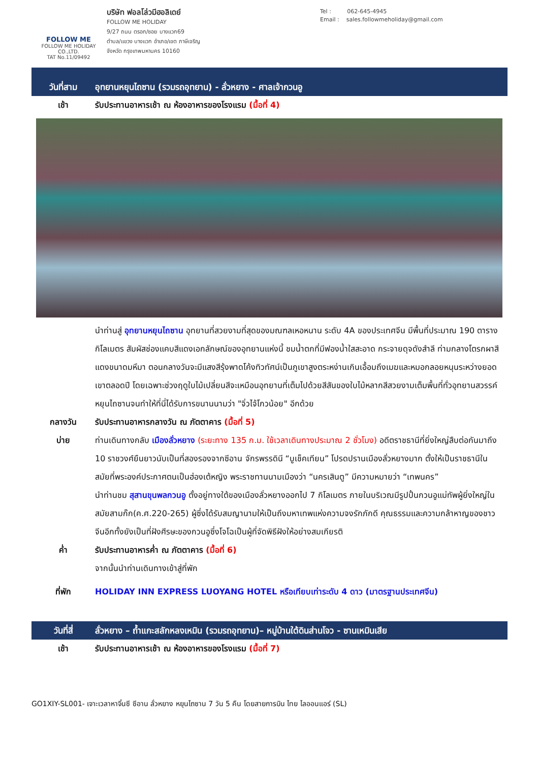FOLLOW ME
FOLLOW ME HOLIDAY CO.,LTD.
TAT No.11/09492
บริษัท ฟอลโล่วมีฮอลิเดย์
FOLLOW ME HOLIDAY
9/27 ถนน ตรอก/ซอย บางแวก69
ตำบล/แขวง บางแวก อำเภอ/เขต ภาษีเจริญ
จังหวัด กรุงเทพมหานคร 10160
Tel : 062-645-4945
Email : sales.followmeholiday@gmail.com
วันที่สาม
อุทยานหยุนไถซาน (รวมรถอุทยาน) - ลั่วหยาง - ศาลเจ้ากวนอู
เช้า รับประทานอาหารเช้า ณ ห้องอาหารของโรงแรม (มื้อที่ 4)
นำท่านสู่ อุทยานหยุนไถซาน อุทยานที่สวยงามที่สุดของมณฑลเหอหนาน ระดับ 4A ของประเทศจีน มีพื้นที่ประมาณ 190 ตารางกิโลเมตร สัมผัสช่องแคบสีแดงเอกลักษณ์ของอุทยานแห่งนี้ ชมน้ำตกที่มีฟองน้ำใสสะอาด กระจายดุจดังสำลี ท่ามกลางโตรกผาสีแดงขนาดมหึมา ตอนกลางวันจะมีแสงสีรุ้งพาดโค้งทิวทัศน์เป็นภูเขาสูงตระหง่านเกินเอื้อมถึงเมฆและหมอกลอยหนุนระหว่างยอดเขาตลอดปี โดยเฉพาะช่วงฤดูใบไม้เปลี่ยนสีจะเหมือนอุทยานที่เต็มไปด้วยสีสันของใบไม้หลากสีสวยงามเต็มพื้นที่ทั่วอุทยานสวรรค์หยุนไถซานจนทำให้ที่นี่ได้รับการขนานนามว่า "จิ่วไจ้โกวน้อย" อีกด้วย
กลางวัน รับประทานอาหารกลางวัน ณ ภัตตาคาร (มื้อที่ 5)
บ่าย ท่านเดินทางกลับ เมืองลั่วหยาง (ระยะทาง 135 ก.ม. ใช้เวลาเดินทางประมาณ 2 ชั่วโมง) อดีตราชธานีที่ยิ่งใหญ่สืบต่อกันมาถึง 10 ราชวงศ์ยืนยาวนับเป็นที่สองรองจากซีอาน จักรพรรดินี “บูเช็คเทียน” โปรดปรานเมืองลั่วหยางมาก ตั้งให้เป็นราชธานีในสมัยที่พระองค์ประกาศตนเป็นฮ่องเต้หญิง พระราชทานนามเมืองว่า “นครเสินตู” มีความหมายว่า “เทพนคร”
นำท่านชม สุสานขุนพลกวนอู ตั้งอยู่ทางใต้ของเมืองลั่วหยางออกไป 7 กิโลเมตร ภายในบริเวณมีรูปปั้นกวนอูแม่ทัพผู้ยิ่งใหญ่ในสมัยสามก๊ก(ค.ศ.220-265) ผู้ซึ่งได้รับสมญานามให้เป็นถึงมหาเทพแห่งความจงรักภักดี คุณธรรมและความกล้าหาญของชาวจีนอีกทั้งยังเป็นที่ฝังศีรษะของกวนอูซึ่งโจโฉเป็นผู้ที่จัดพิธีฝังให้อย่างสมเกียรติ
ค่ำ รับประทานอาหารค่ำ ณ ภัตตาคาร (มื้อที่ 6)
จากนั้นนำท่านเดินทางเข้าสู่ที่พัก
ที่พัก HOLIDAY INN EXPRESS LUOYANG HOTEL หรือเทียบเท่าระดับ 4 ดาว (มาตรฐานประเทศจีน)
วันที่สี่ ลั่วหยาง – ถ้ำแกะสลักหลงเหมิน (รวมรถอุทยาน)– หมู่บ้านใต้ดินส่านโจว - ซานเหมินเสีย
เช้า รับประทานอาหารเช้า ณ ห้องอาหารของโรงแรม (มื้อที่ 7)
GO1XIY-SL001- เจาะเวลาหาจิ๋นซี ซีอาน ลั่วหยาง หยุนไถซาน 7 วัน 5 คืน โดยสายการบิน ไทย ไลออนแอร์ (SL)